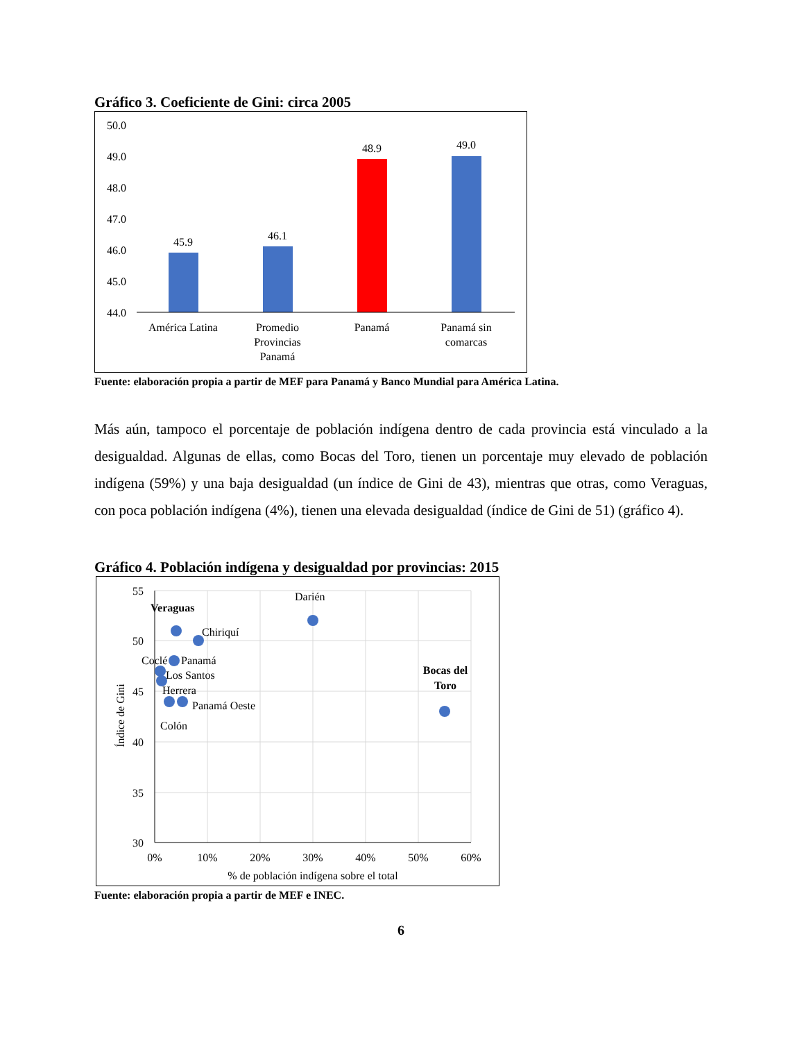Gráfico 3. Coeficiente de Gini: circa 2005
50.0
49.0
48.0
47.0
46.0
45.0
44.0
45.9
46.1
48.9
49.0
América Latina
Promedio
Provincias
Panamá
Panamá
Panamá sin
comarcas
Fuente: elaboración propia a partir de MEF para Panamá y Banco Mundial para América Latina.
Más aún, tampoco el porcentaje de población indígena dentro de cada provincia está vinculado a la desigualdad. Algunas de ellas, como Bocas del Toro, tienen un porcentaje muy elevado de población indígena (59%) y una baja desigualdad (un índice de Gini de 43), mientras que otras, como Veraguas, con poca población indígena (4%), tienen una elevada desigualdad (índice de Gini de 51) (gráfico 4).
Gráfico 4. Población indígena y desigualdad por provincias: 2015
55
50
45
40
35
30
0%
10%
20%
30%
40%
50%
60%
% de población indígena sobre el total
Índice de Gini
Veraguas
Chiriquí
Darién
Coclé
Panamá
Los Santos
Herrera
Panamá Oeste
Colón
Bocas del
Toro
Fuente: elaboración propia a partir de MEF e INEC.
6